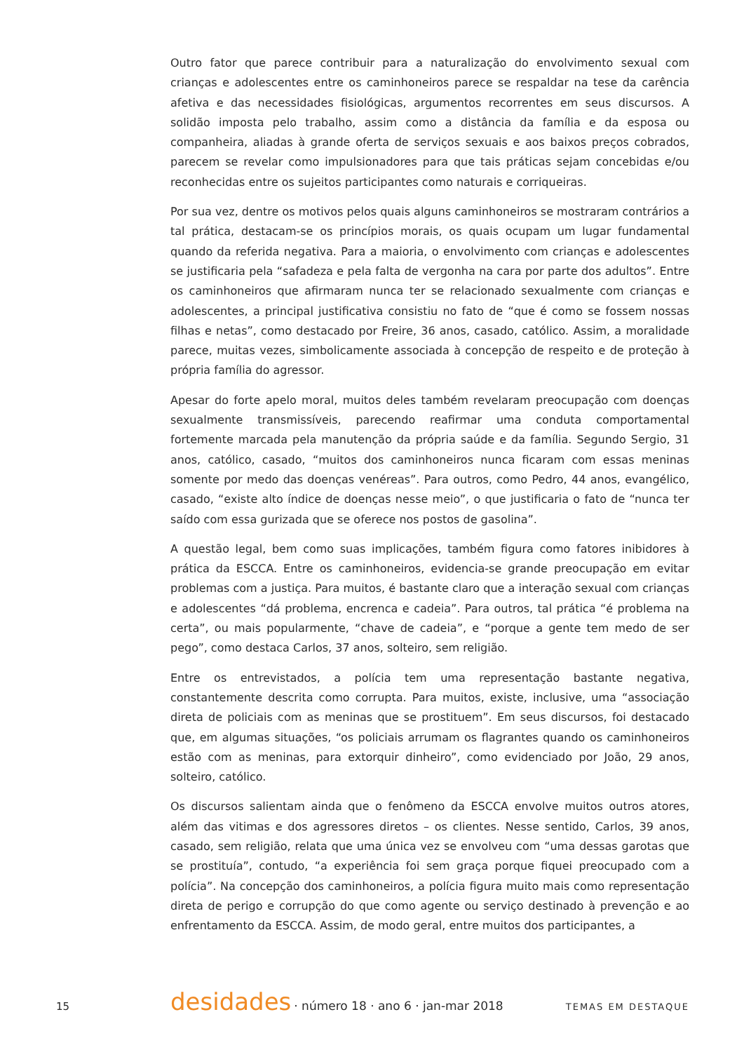Outro fator que parece contribuir para a naturalização do envolvimento sexual com crianças e adolescentes entre os caminhoneiros parece se respaldar na tese da carência afetiva e das necessidades fisiológicas, argumentos recorrentes em seus discursos. A solidão imposta pelo trabalho, assim como a distância da família e da esposa ou companheira, aliadas à grande oferta de serviços sexuais e aos baixos preços cobrados, parecem se revelar como impulsionadores para que tais práticas sejam concebidas e/ou reconhecidas entre os sujeitos participantes como naturais e corriqueiras.
Por sua vez, dentre os motivos pelos quais alguns caminhoneiros se mostraram contrários a tal prática, destacam-se os princípios morais, os quais ocupam um lugar fundamental quando da referida negativa. Para a maioria, o envolvimento com crianças e adolescentes se justificaria pela “safadeza e pela falta de vergonha na cara por parte dos adultos”. Entre os caminhoneiros que afirmaram nunca ter se relacionado sexualmente com crianças e adolescentes, a principal justificativa consistiu no fato de “que é como se fossem nossas filhas e netas”, como destacado por Freire, 36 anos, casado, católico. Assim, a moralidade parece, muitas vezes, simbolicamente associada à concepção de respeito e de proteção à própria família do agressor.
Apesar do forte apelo moral, muitos deles também revelaram preocupação com doenças sexualmente transmissíveis, parecendo reafirmar uma conduta comportamental fortemente marcada pela manutenção da própria saúde e da família. Segundo Sergio, 31 anos, católico, casado, “muitos dos caminhoneiros nunca ficaram com essas meninas somente por medo das doenças venéreas”. Para outros, como Pedro, 44 anos, evangélico, casado, “existe alto índice de doenças nesse meio”, o que justificaria o fato de “nunca ter saído com essa gurizada que se oferece nos postos de gasolina”.
A questão legal, bem como suas implicações, também figura como fatores inibidores à prática da ESCCA. Entre os caminhoneiros, evidencia-se grande preocupação em evitar problemas com a justiça. Para muitos, é bastante claro que a interação sexual com crianças e adolescentes “dá problema, encrenca e cadeia”. Para outros, tal prática “é problema na certa”, ou mais popularmente, “chave de cadeia”, e “porque a gente tem medo de ser pego”, como destaca Carlos, 37 anos, solteiro, sem religião.
Entre os entrevistados, a polícia tem uma representação bastante negativa, constantemente descrita como corrupta. Para muitos, existe, inclusive, uma “associação direta de policiais com as meninas que se prostituem”. Em seus discursos, foi destacado que, em algumas situações, “os policiais arrumam os flagrantes quando os caminhoneiros estão com as meninas, para extorquir dinheiro”, como evidenciado por João, 29 anos, solteiro, católico.
Os discursos salientam ainda que o fenômeno da ESCCA envolve muitos outros atores, além das vitimas e dos agressores diretos – os clientes. Nesse sentido, Carlos, 39 anos, casado, sem religião, relata que uma única vez se envolveu com “uma dessas garotas que se prostituía”, contudo, “a experiência foi sem graça porque fiquei preocupado com a polícia”. Na concepção dos caminhoneiros, a polícia figura muito mais como representação direta de perigo e corrupção do que como agente ou serviço destinado à prevenção e ao enfrentamento da ESCCA. Assim, de modo geral, entre muitos dos participantes, a
15 desidades · número 18 · ano 6 · jan-mar 2018 TEMAS EM DESTAQUE